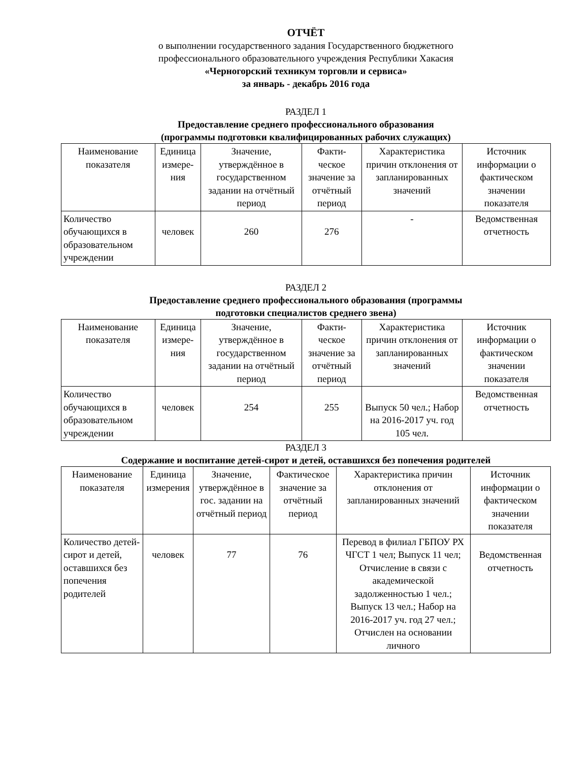ОТЧЁТ
о выполнении государственного задания Государственного бюджетного
профессионального образовательного учреждения Республики Хакасия
«Черногорский техникум торговли и сервиса»
за январь - декабрь 2016 года
РАЗДЕЛ 1
Предоставление среднего профессионального образования
(программы подготовки квалифицированных рабочих служащих)
| Наименование показателя | Единица измере-ния | Значение, утверждённое в государственном задании на отчётный период | Факти-ческое значение за отчётный период | Характеристика причин отклонения от запланированных значений | Источник информации о фактическом значении показателя |
| Количество обучающихся в образовательном учреждении | человек | 260 | 276 | - | Ведомственная отчетность |
РАЗДЕЛ 2
Предоставление среднего профессионального образования (программы
подготовки специалистов среднего звена)
| Наименование показателя | Единица измере-ния | Значение, утверждённое в государственном задании на отчётный период | Факти-ческое значение за отчётный период | Характеристика причин отклонения от запланированных значений | Источник информации о фактическом значении показателя |
| Количество обучающихся в образовательном учреждении | человек | 254 | 255 | Выпуск 50 чел.; Набор на 2016-2017 уч. год 105 чел. | Ведомственная отчетность |
РАЗДЕЛ 3
Содержание и воспитание детей-сирот и детей, оставшихся без попечения родителей
| Наименование показателя | Единица измерения | Значение, утверждённое в гос. задании на отчётный период | Фактическое значение за отчётный период | Характеристика причин отклонения от запланированных значений | Источник информации о фактическом значении показателя |
| Количество детей-сирот и детей, оставшихся без попечения родителей | человек | 77 | 76 | Перевод в филиал ГБПОУ РХ ЧГСТ 1 чел; Выпуск 11 чел; Отчисление в связи с академической задолженностью 1 чел.; Выпуск 13 чел.; Набор на 2016-2017 уч. год 27 чел.; Отчислен на основании личного | Ведомственная отчетность |